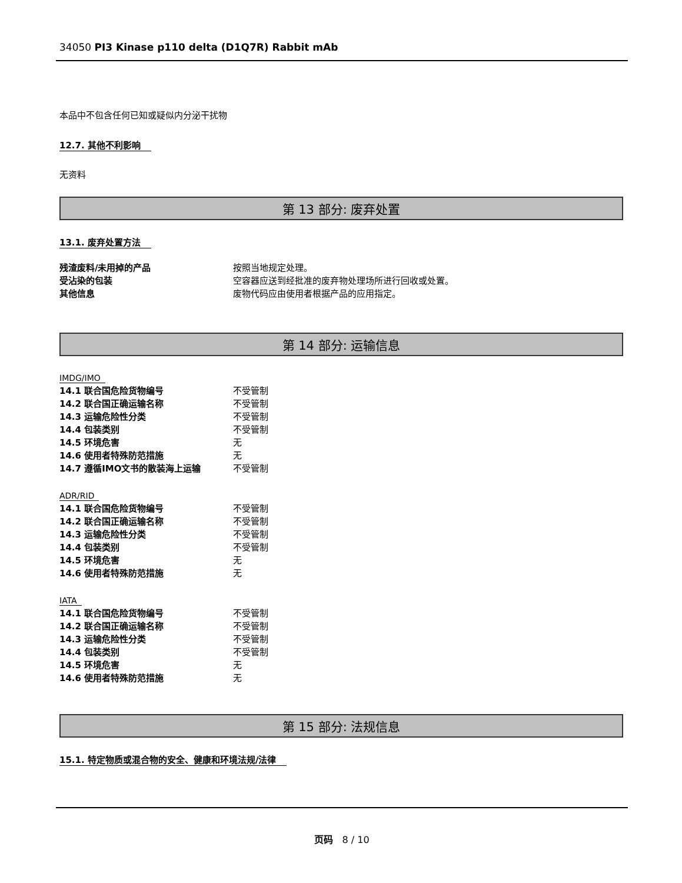34050 PI3 Kinase p110 delta (D1Q7R) Rabbit mAb
本品中不包含任何已知或疑似内分泌干扰物
12.7. 其他不利影响
无资料
第 13 部分: 废弃处置
13.1. 废弃处置方法
| 残渣废料/未用掉的产品 | 按照当地规定处理。 |
| 受沾染的包装 | 空容器应送到经批准的废弃物处理场所进行回收或处置。 |
| 其他信息 | 废物代码应由使用者根据产品的应用指定。 |
第 14 部分: 运输信息
IMDG/IMO
| 14.1 联合国危险货物编号 | 不受管制 |
| 14.2 联合国正确运输名称 | 不受管制 |
| 14.3 运输危险性分类 | 不受管制 |
| 14.4 包装类别 | 不受管制 |
| 14.5 环境危害 | 无 |
| 14.6 使用者特殊防范措施 | 无 |
| 14.7 遵循IMO文书的散装海上运输 | 不受管制 |
ADR/RID
| 14.1 联合国危险货物编号 | 不受管制 |
| 14.2 联合国正确运输名称 | 不受管制 |
| 14.3 运输危险性分类 | 不受管制 |
| 14.4 包装类别 | 不受管制 |
| 14.5 环境危害 | 无 |
| 14.6 使用者特殊防范措施 | 无 |
IATA
| 14.1 联合国危险货物编号 | 不受管制 |
| 14.2 联合国正确运输名称 | 不受管制 |
| 14.3 运输危险性分类 | 不受管制 |
| 14.4 包装类别 | 不受管制 |
| 14.5 环境危害 | 无 |
| 14.6 使用者特殊防范措施 | 无 |
第 15 部分: 法规信息
15.1. 特定物质或混合物的安全、健康和环境法规/法律
页码 8 / 10